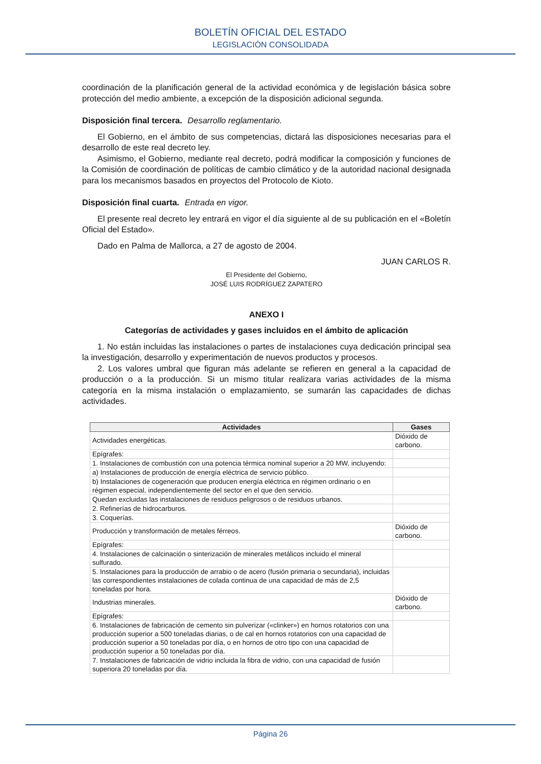BOLETÍN OFICIAL DEL ESTADO
LEGISLACIÓN CONSOLIDADA
coordinación de la planificación general de la actividad económica y de legislación básica sobre protección del medio ambiente, a excepción de la disposición adicional segunda.
Disposición final tercera. Desarrollo reglamentario.
El Gobierno, en el ámbito de sus competencias, dictará las disposiciones necesarias para el desarrollo de este real decreto ley.
Asimismo, el Gobierno, mediante real decreto, podrá modificar la composición y funciones de la Comisión de coordinación de políticas de cambio climático y de la autoridad nacional designada para los mecanismos basados en proyectos del Protocolo de Kioto.
Disposición final cuarta. Entrada en vigor.
El presente real decreto ley entrará en vigor el día siguiente al de su publicación en el «Boletín Oficial del Estado».
Dado en Palma de Mallorca, a 27 de agosto de 2004.
JUAN CARLOS R.
El Presidente del Gobierno,
JOSÉ LUIS RODRÍGUEZ ZAPATERO
ANEXO I
Categorías de actividades y gases incluidos en el ámbito de aplicación
1. No están incluidas las instalaciones o partes de instalaciones cuya dedicación principal sea la investigación, desarrollo y experimentación de nuevos productos y procesos.
2. Los valores umbral que figuran más adelante se refieren en general a la capacidad de producción o a la producción. Si un mismo titular realizara varias actividades de la misma categoría en la misma instalación o emplazamiento, se sumarán las capacidades de dichas actividades.
| Actividades | Gases |
| --- | --- |
| Actividades energéticas. | Dióxido de carbono. |
| Epígrafes: | |
| 1. Instalaciones de combustión con una potencia térmica nominal superior a 20 MW, incluyendo: | |
| a) Instalaciones de producción de energía eléctrica de servicio público. | |
| b) Instalaciones de cogeneración que producen energía eléctrica en régimen ordinario o en régimen especial, independientemente del sector en el que den servicio. | |
| Quedan excluidas las instalaciones de residuos peligrosos o de residuos urbanos. | |
| 2. Refinerías de hidrocarburos. | |
| 3. Coquerías. | |
| Producción y transformación de metales férreos. | Dióxido de carbono. |
| Epígrafes: | |
| 4. Instalaciones de calcinación o sinterización de minerales metálicos incluido el mineral sulfurado. | |
| 5. Instalaciones para la producción de arrabio o de acero (fusión primaria o secundaria), incluidas las correspondientes instalaciones de colada continua de una capacidad de más de 2,5 toneladas por hora. | |
| Industrias minerales. | Dióxido de carbono. |
| Epígrafes: | |
| 6. Instalaciones de fabricación de cemento sin pulverizar («clinker») en hornos rotatorios con una producción superior a 500 toneladas diarias, o de cal en hornos rotatorios con una capacidad de producción superior a 50 toneladas por día, o en hornos de otro tipo con una capacidad de producción superior a 50 toneladas por día. | |
| 7. Instalaciones de fabricación de vidrio incluida la fibra de vidrio, con una capacidad de fusión superiora 20 toneladas por día. | |
Página 26